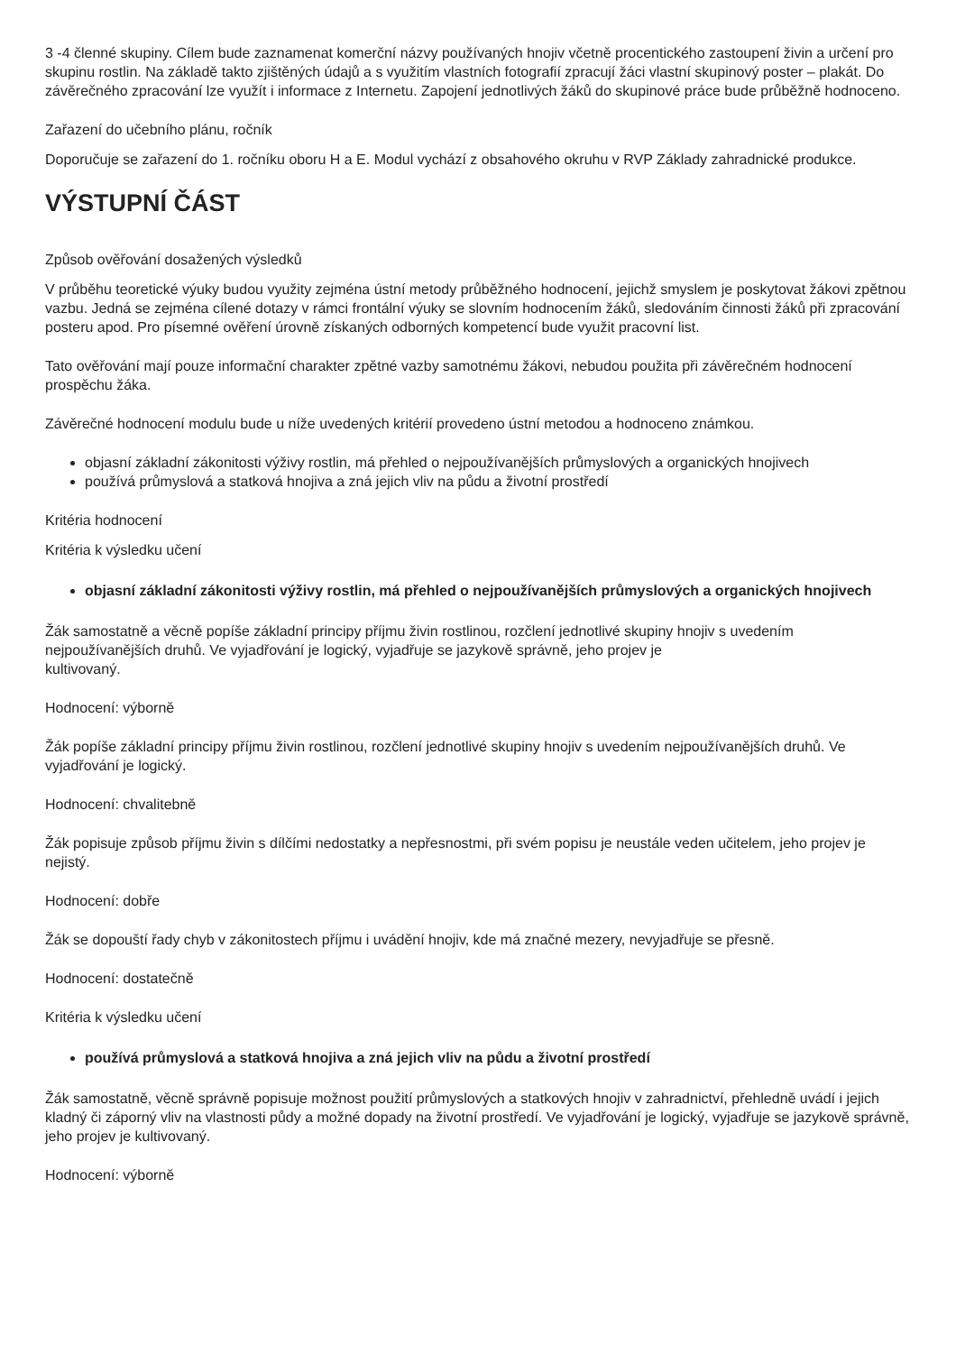3 -4 členné skupiny. Cílem bude zaznamenat komerční názvy používaných hnojiv včetně procentického zastoupení živin a určení pro skupinu rostlin. Na základě takto zjištěných údajů a s využitím vlastních fotografií zpracují žáci vlastní skupinový poster – plakát. Do závěrečného zpracování lze využít i informace z Internetu. Zapojení jednotlivých žáků do skupinové práce bude průběžně hodnoceno.
Zařazení do učebního plánu, ročník
Doporučuje se zařazení do 1. ročníku oboru H a E. Modul vychází z obsahového okruhu v RVP Základy zahradnické produkce.
VÝSTUPNÍ ČÁST
Způsob ověřování dosažených výsledků
V průběhu teoretické výuky budou využity zejména ústní metody průběžného hodnocení, jejichž smyslem je poskytovat žákovi zpětnou vazbu. Jedná se zejména cílené dotazy v rámci frontální výuky se slovním hodnocením žáků, sledováním činnosti žáků při zpracování posteru apod. Pro písemné ověření úrovně získaných odborných kompetencí bude využit pracovní list.
Tato ověřování mají pouze informační charakter zpětné vazby samotnému žákovi, nebudou použita při závěrečném hodnocení prospěchu žáka.
Závěrečné hodnocení modulu bude u níže uvedených kritérií provedeno ústní metodou a hodnoceno známkou.
objasní základní zákonitosti výživy rostlin, má přehled o nejpoužívanějších průmyslových a organických hnojivech
používá průmyslová a statková hnojiva a zná jejich vliv na půdu a životní prostředí
Kritéria hodnocení
Kritéria k výsledku učení
objasní základní zákonitosti výživy rostlin, má přehled o nejpoužívanějších průmyslových a organických hnojivech
Žák samostatně a věcně popíše základní principy příjmu živin rostlinou, rozčlení jednotlivé skupiny hnojiv s uvedením nejpoužívanějších druhů. Ve vyjadřování je logický, vyjadřuje se jazykově správně, jeho projev je
kultivovaný.
Hodnocení: výborně
Žák popíše základní principy příjmu živin rostlinou, rozčlení jednotlivé skupiny hnojiv s uvedením nejpoužívanějších druhů. Ve vyjadřování je logický.
Hodnocení: chvalitebně
Žák popisuje způsob příjmu živin s dílčími nedostatky a nepřesnostmi, při svém popisu je neustále veden učitelem, jeho projev je nejistý.
Hodnocení: dobře
Žák se dopouští řady chyb v zákonitostech příjmu i uvádění hnojiv, kde má značné mezery, nevyjadřuje se přesně.
Hodnocení: dostatečně
Kritéria k výsledku učení
používá průmyslová a statková hnojiva a zná jejich vliv na půdu a životní prostředí
Žák samostatně, věcně správně popisuje možnost použití průmyslových a statkových hnojiv v zahradnictví, přehledně uvádí i jejich kladný či záporný vliv na vlastnosti půdy a možné dopady na životní prostředí. Ve vyjadřování je logický, vyjadřuje se jazykově správně, jeho projev je kultivovaný.
Hodnocení: výborně